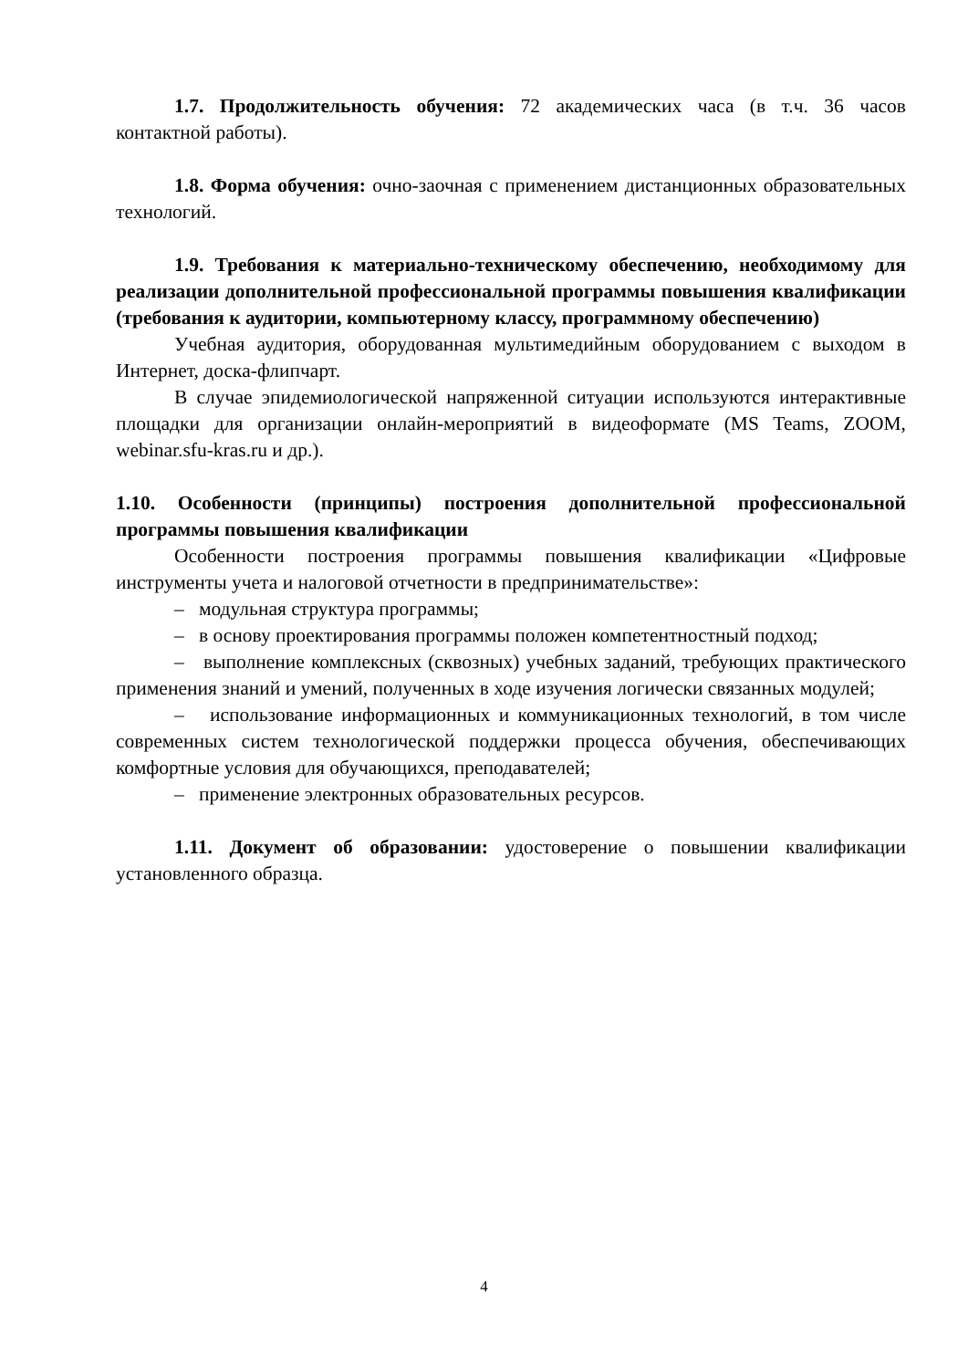1.7. Продолжительность обучения: 72 академических часа (в т.ч. 36 часов контактной работы).
1.8. Форма обучения: очно-заочная с применением дистанционных образовательных технологий.
1.9. Требования к материально-техническому обеспечению, необходимому для реализации дополнительной профессиональной программы повышения квалификации (требования к аудитории, компьютерному классу, программному обеспечению)
Учебная аудитория, оборудованная мультимедийным оборудованием с выходом в Интернет, доска-флипчарт.
В случае эпидемиологической напряженной ситуации используются интерактивные площадки для организации онлайн-мероприятий в видеоформате (MS Teams, ZOOM, webinar.sfu-kras.ru и др.).
1.10. Особенности (принципы) построения дополнительной профессиональной программы повышения квалификации
Особенности построения программы повышения квалификации «Цифровые инструменты учета и налоговой отчетности в предпринимательстве»:
– модульная структура программы;
– в основу проектирования программы положен компетентностный подход;
– выполнение комплексных (сквозных) учебных заданий, требующих практического применения знаний и умений, полученных в ходе изучения логически связанных модулей;
– использование информационных и коммуникационных технологий, в том числе современных систем технологической поддержки процесса обучения, обеспечивающих комфортные условия для обучающихся, преподавателей;
– применение электронных образовательных ресурсов.
1.11. Документ об образовании: удостоверение о повышении квалификации установленного образца.
4